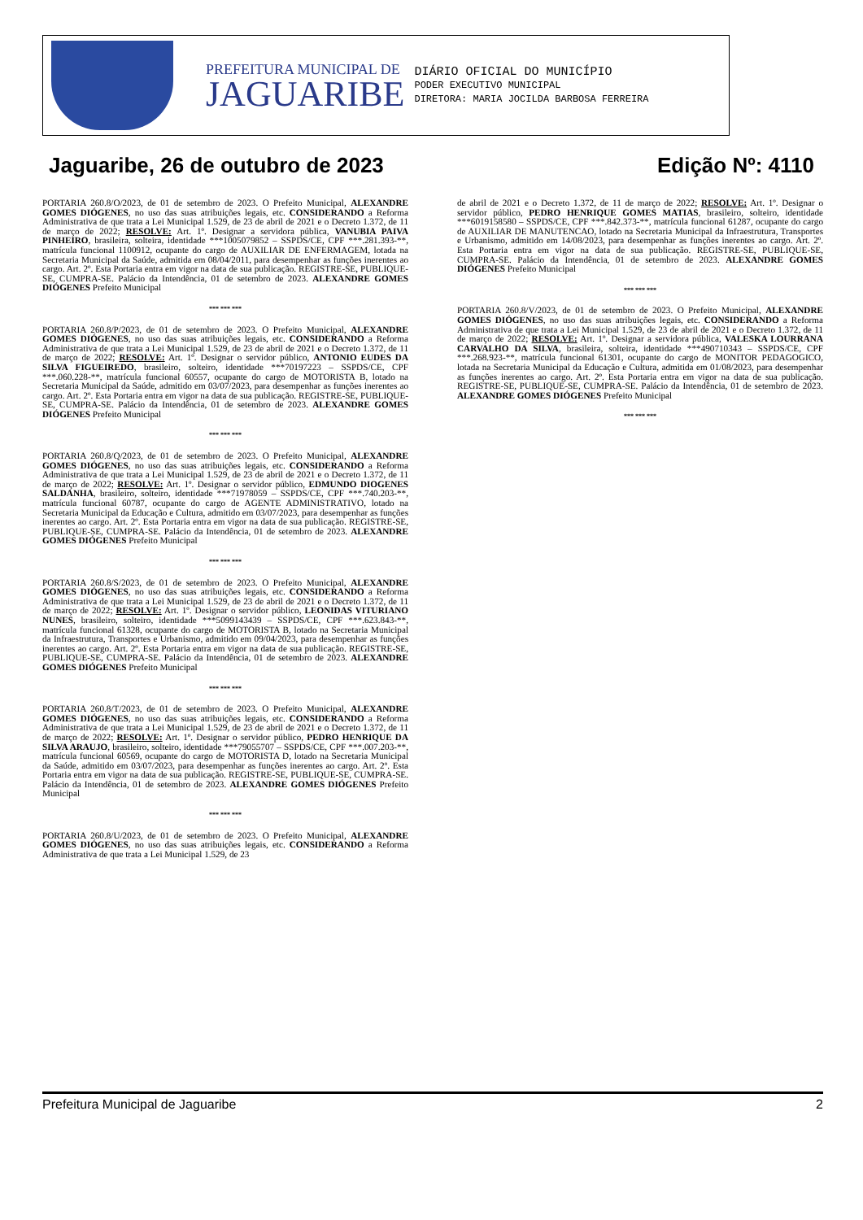PREFEITURA MUNICIPAL DE
JAGUARIBE
DIÁRIO OFICIAL DO MUNICÍPIO
PODER EXECUTIVO MUNICIPAL
DIRETORA: MARIA JOCILDA BARBOSA FERREIRA
Jaguaribe, 26 de outubro de 2023 Edição Nº: 4110
PORTARIA 260.8/O/2023, de 01 de setembro de 2023. O Prefeito Municipal, ALEXANDRE GOMES DIÓGENES, no uso das suas atribuições legais, etc. CONSIDERANDO a Reforma Administrativa de que trata a Lei Municipal 1.529, de 23 de abril de 2021 e o Decreto 1.372, de 11 de março de 2022; RESOLVE: Art. 1º. Designar a servidora pública, VANUBIA PAIVA PINHEIRO, brasileira, solteira, identidade ***1005079852 – SSPDS/CE, CPF ***.281.393-**, matrícula funcional 1100912, ocupante do cargo de AUXILIAR DE ENFERMAGEM, lotada na Secretaria Municipal da Saúde, admitida em 08/04/2011, para desempenhar as funções inerentes ao cargo. Art. 2º. Esta Portaria entra em vigor na data de sua publicação. REGISTRE-SE, PUBLIQUE-SE, CUMPRA-SE. Palácio da Intendência, 01 de setembro de 2023. ALEXANDRE GOMES DIÓGENES Prefeito Municipal
*** *** ***
PORTARIA 260.8/P/2023, de 01 de setembro de 2023. O Prefeito Municipal, ALEXANDRE GOMES DIÓGENES, no uso das suas atribuições legais, etc. CONSIDERANDO a Reforma Administrativa de que trata a Lei Municipal 1.529, de 23 de abril de 2021 e o Decreto 1.372, de 11 de março de 2022; RESOLVE: Art. 1º. Designar o servidor público, ANTONIO EUDES DA SILVA FIGUEIREDO, brasileiro, solteiro, identidade ***70197223 – SSPDS/CE, CPF ***.060.228-**, matrícula funcional 60557, ocupante do cargo de MOTORISTA B, lotado na Secretaria Municipal da Saúde, admitido em 03/07/2023, para desempenhar as funções inerentes ao cargo. Art. 2º. Esta Portaria entra em vigor na data de sua publicação. REGISTRE-SE, PUBLIQUE-SE, CUMPRA-SE. Palácio da Intendência, 01 de setembro de 2023. ALEXANDRE GOMES DIÓGENES Prefeito Municipal
*** *** ***
PORTARIA 260.8/Q/2023, de 01 de setembro de 2023. O Prefeito Municipal, ALEXANDRE GOMES DIÓGENES, no uso das suas atribuições legais, etc. CONSIDERANDO a Reforma Administrativa de que trata a Lei Municipal 1.529, de 23 de abril de 2021 e o Decreto 1.372, de 11 de março de 2022; RESOLVE: Art. 1º. Designar o servidor público, EDMUNDO DIOGENES SALDANHA, brasileiro, solteiro, identidade ***71978059 – SSPDS/CE, CPF ***.740.203-**, matrícula funcional 60787, ocupante do cargo de AGENTE ADMINISTRATIVO, lotado na Secretaria Municipal da Educação e Cultura, admitido em 03/07/2023, para desempenhar as funções inerentes ao cargo. Art. 2º. Esta Portaria entra em vigor na data de sua publicação. REGISTRE-SE, PUBLIQUE-SE, CUMPRA-SE. Palácio da Intendência, 01 de setembro de 2023. ALEXANDRE GOMES DIÓGENES Prefeito Municipal
*** *** ***
PORTARIA 260.8/S/2023, de 01 de setembro de 2023. O Prefeito Municipal, ALEXANDRE GOMES DIÓGENES, no uso das suas atribuições legais, etc. CONSIDERANDO a Reforma Administrativa de que trata a Lei Municipal 1.529, de 23 de abril de 2021 e o Decreto 1.372, de 11 de março de 2022; RESOLVE: Art. 1º. Designar o servidor público, LEONIDAS VITURIANO NUNES, brasileiro, solteiro, identidade ***5099143439 – SSPDS/CE, CPF ***.623.843-**, matrícula funcional 61328, ocupante do cargo de MOTORISTA B, lotado na Secretaria Municipal da Infraestrutura, Transportes e Urbanismo, admitido em 09/04/2023, para desempenhar as funções inerentes ao cargo. Art. 2º. Esta Portaria entra em vigor na data de sua publicação. REGISTRE-SE, PUBLIQUE-SE, CUMPRA-SE. Palácio da Intendência, 01 de setembro de 2023. ALEXANDRE GOMES DIÓGENES Prefeito Municipal
*** *** ***
PORTARIA 260.8/T/2023, de 01 de setembro de 2023. O Prefeito Municipal, ALEXANDRE GOMES DIÓGENES, no uso das suas atribuições legais, etc. CONSIDERANDO a Reforma Administrativa de que trata a Lei Municipal 1.529, de 23 de abril de 2021 e o Decreto 1.372, de 11 de março de 2022; RESOLVE: Art. 1º. Designar o servidor público, PEDRO HENRIQUE DA SILVA ARAUJO, brasileiro, solteiro, identidade ***79055707 – SSPDS/CE, CPF ***.007.203-**, matrícula funcional 60569, ocupante do cargo de MOTORISTA D, lotado na Secretaria Municipal da Saúde, admitido em 03/07/2023, para desempenhar as funções inerentes ao cargo. Art. 2º. Esta Portaria entra em vigor na data de sua publicação. REGISTRE-SE, PUBLIQUE-SE, CUMPRA-SE. Palácio da Intendência, 01 de setembro de 2023. ALEXANDRE GOMES DIÓGENES Prefeito Municipal
*** *** ***
PORTARIA 260.8/U/2023, de 01 de setembro de 2023. O Prefeito Municipal, ALEXANDRE GOMES DIÓGENES, no uso das suas atribuições legais, etc. CONSIDERANDO a Reforma Administrativa de que trata a Lei Municipal 1.529, de 23
de abril de 2021 e o Decreto 1.372, de 11 de março de 2022; RESOLVE: Art. 1º. Designar o servidor público, PEDRO HENRIQUE GOMES MATIAS, brasileiro, solteiro, identidade ***6019158580 – SSPDS/CE, CPF ***.842.373-**, matrícula funcional 61287, ocupante do cargo de AUXILIAR DE MANUTENCAO, lotado na Secretaria Municipal da Infraestrutura, Transportes e Urbanismo, admitido em 14/08/2023, para desempenhar as funções inerentes ao cargo. Art. 2º. Esta Portaria entra em vigor na data de sua publicação. REGISTRE-SE, PUBLIQUE-SE, CUMPRA-SE. Palácio da Intendência, 01 de setembro de 2023. ALEXANDRE GOMES DIÓGENES Prefeito Municipal
*** *** ***
PORTARIA 260.8/V/2023, de 01 de setembro de 2023. O Prefeito Municipal, ALEXANDRE GOMES DIÓGENES, no uso das suas atribuições legais, etc. CONSIDERANDO a Reforma Administrativa de que trata a Lei Municipal 1.529, de 23 de abril de 2021 e o Decreto 1.372, de 11 de março de 2022; RESOLVE: Art. 1º. Designar a servidora pública, VALESKA LOURRANA CARVALHO DA SILVA, brasileira, solteira, identidade ***490710343 – SSPDS/CE, CPF ***.268.923-**, matrícula funcional 61301, ocupante do cargo de MONITOR PEDAGOGICO, lotada na Secretaria Municipal da Educação e Cultura, admitida em 01/08/2023, para desempenhar as funções inerentes ao cargo. Art. 2º. Esta Portaria entra em vigor na data de sua publicação. REGISTRE-SE, PUBLIQUE-SE, CUMPRA-SE. Palácio da Intendência, 01 de setembro de 2023. ALEXANDRE GOMES DIÓGENES Prefeito Municipal
*** *** ***
Prefeitura Municipal de Jaguaribe 2